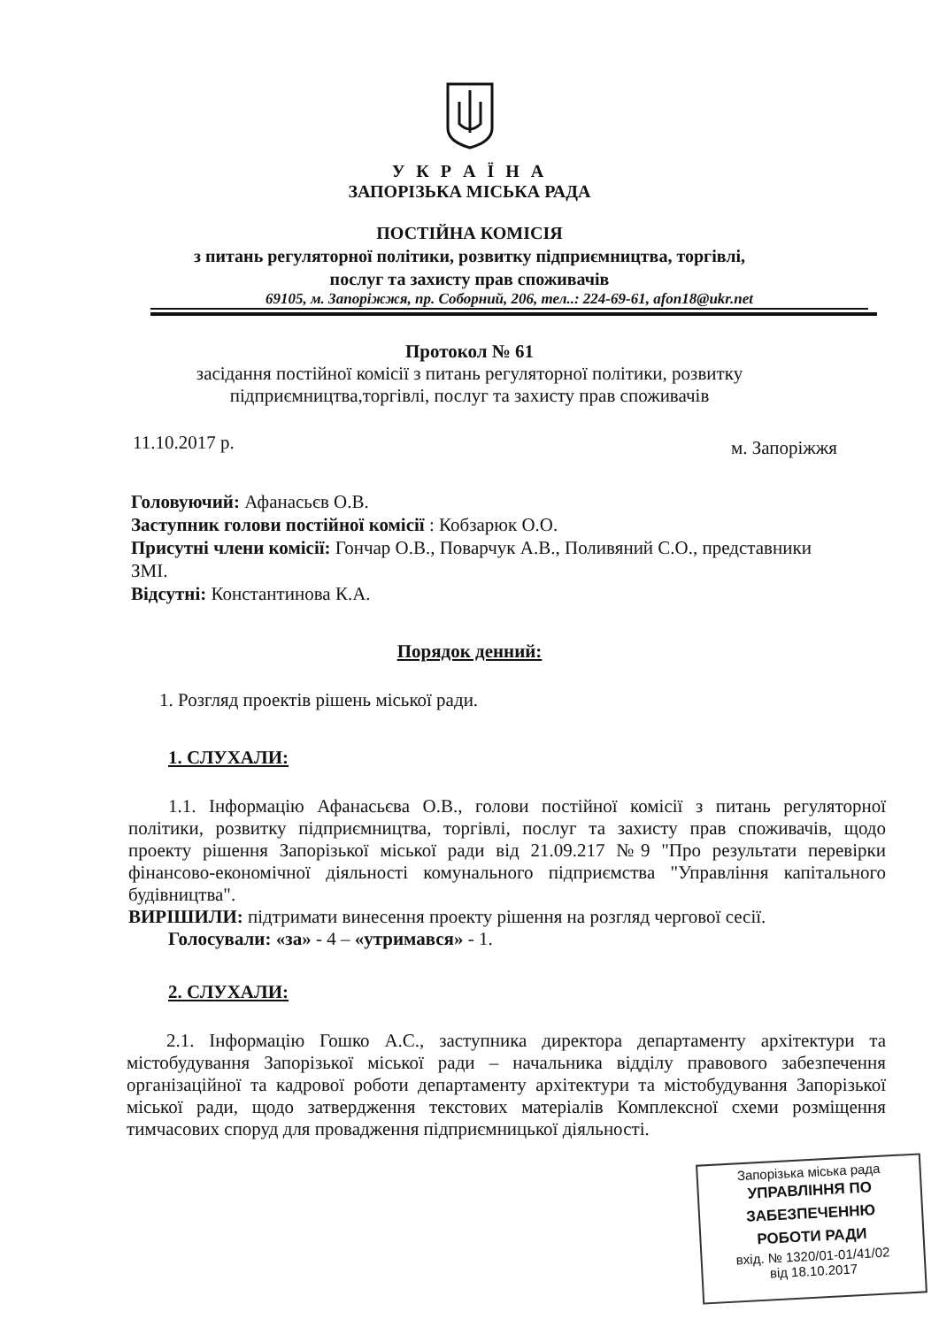У К Р А Ї Н А
ЗАПОРІЗЬКА МІСЬКА РАДА
ПОСТІЙНА КОМІСІЯ
з питань регуляторної політики, розвитку підприємництва, торгівлі,
послуг та захисту прав споживачів
69105, м. Запоріжжя, пр. Соборний, 206, тел..: 224-69-61, afon18@ukr.net
Протокол № 61
засідання постійної комісії з питань регуляторної політики, розвитку
підприємництва,торгівлі, послуг та захисту прав споживачів
11.10.2017 р. м. Запоріжжя
Головуючий: Афанасьєв О.В.
Заступник голови постійної комісії : Кобзарюк О.О.
Присутні члени комісії: Гончар О.В., Поварчук А.В., Поливяний С.О., представники ЗМІ.
Відсутні: Константинова К.А.
Порядок денний:
1. Розгляд проектів рішень міської ради.
1. СЛУХАЛИ:
1.1. Інформацію Афанасьєва О.В., голови постійної комісії з питань регуляторної політики, розвитку підприємництва, торгівлі, послуг та захисту прав споживачів, щодо проекту рішення Запорізької міської ради від 21.09.217 №9 "Про результати перевірки фінансово-економічної діяльності комунального підприємства "Управління капітального будівництва".
ВИРІШИЛИ: підтримати винесення проекту рішення на розгляд чергової сесії.
Голосували: «за» - 4 – «утримався» - 1.
2. СЛУХАЛИ:
2.1. Інформацію Гошко А.С., заступника директора департаменту архітектури та містобудування Запорізької міської ради – начальника відділу правового забезпечення організаційної та кадрової роботи департаменту архітектури та містобудування Запорізької міської ради, щодо затвердження текстових матеріалів Комплексної схеми розміщення тимчасових споруд для провадження підприємницької діяльності.
Запорізька міська рада
УПРАВЛІННЯ ПО
ЗАБЕЗПЕЧЕННЮ
РОБОТИ РАДИ
вхід. № 1320/01-01/41/02
від 18.10.2017